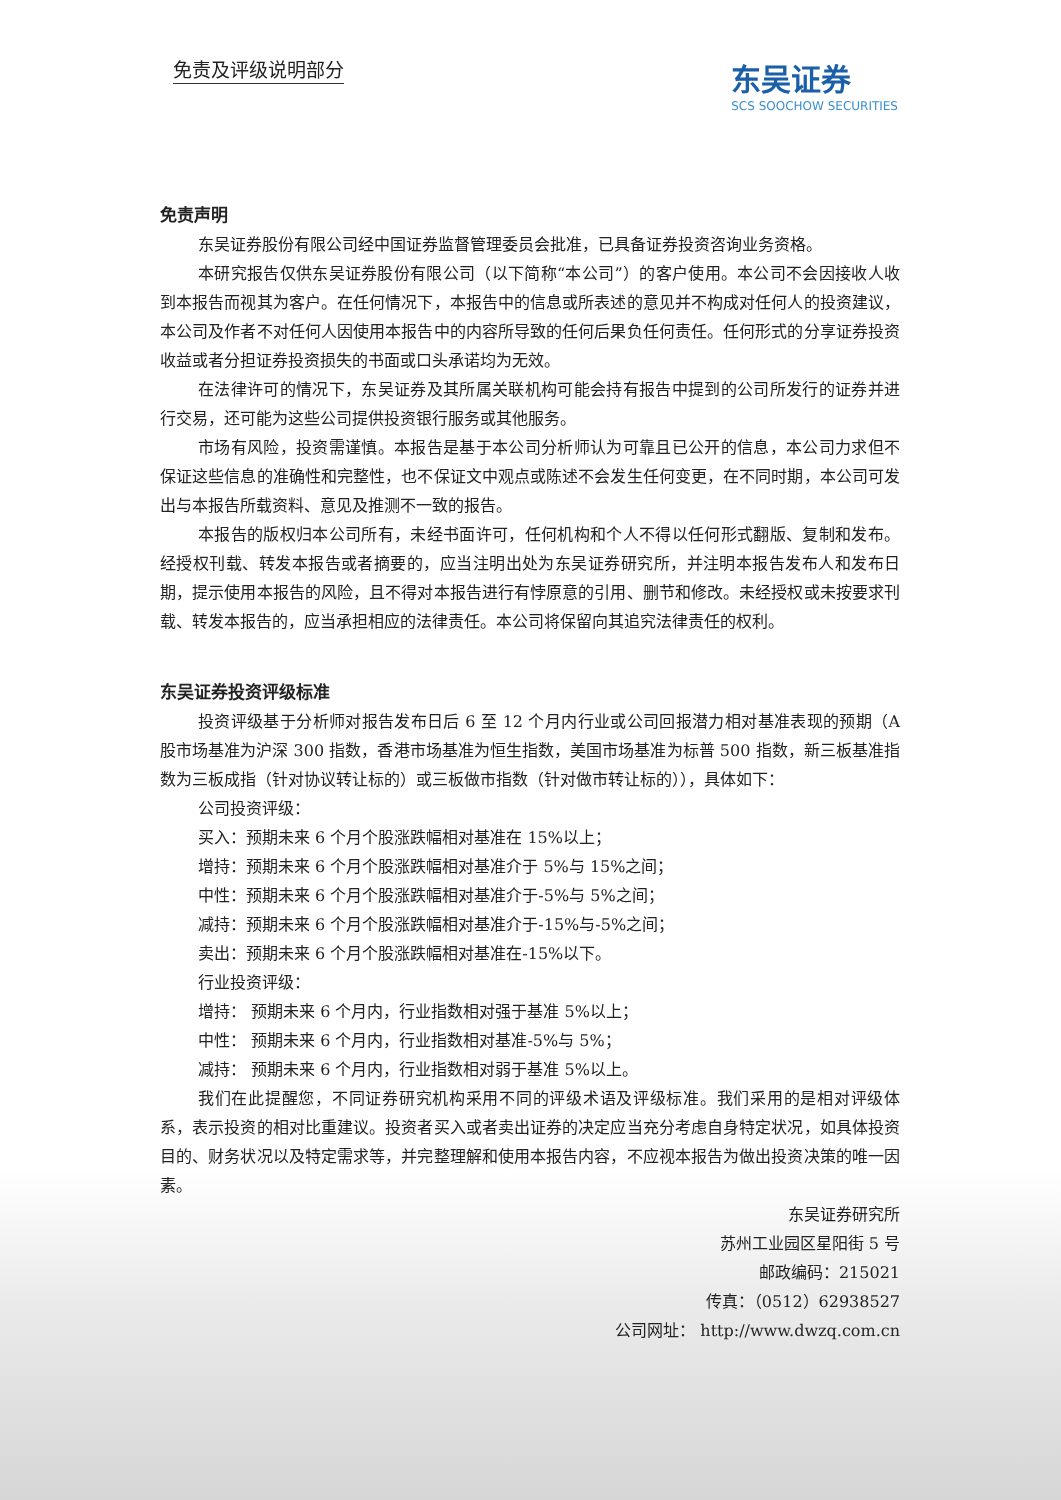免责及评级说明部分
东吴证券
SCS SOOCHOW SECURITIES
免责声明
东吴证券股份有限公司经中国证券监督管理委员会批准，已具备证券投资咨询业务资格。
本研究报告仅供东吴证券股份有限公司（以下简称“本公司”）的客户使用。本公司不会因接收人收到本报告而视其为客户。在任何情况下，本报告中的信息或所表述的意见并不构成对任何人的投资建议，本公司及作者不对任何人因使用本报告中的内容所导致的任何后果负任何责任。任何形式的分享证券投资收益或者分担证券投资损失的书面或口头承诺均为无效。
在法律许可的情况下，东吴证券及其所属关联机构可能会持有报告中提到的公司所发行的证券并进行交易，还可能为这些公司提供投资银行服务或其他服务。
市场有风险，投资需谨慎。本报告是基于本公司分析师认为可靠且已公开的信息，本公司力求但不保证这些信息的准确性和完整性，也不保证文中观点或陈述不会发生任何变更，在不同时期，本公司可发出与本报告所载资料、意见及推测不一致的报告。
本报告的版权归本公司所有，未经书面许可，任何机构和个人不得以任何形式翻版、复制和发布。经授权刊载、转发本报告或者摘要的，应当注明出处为东吴证券研究所，并注明本报告发布人和发布日期，提示使用本报告的风险，且不得对本报告进行有悖原意的引用、删节和修改。未经授权或未按要求刊载、转发本报告的，应当承担相应的法律责任。本公司将保留向其追究法律责任的权利。
东吴证券投资评级标准
投资评级基于分析师对报告发布日后 6 至 12 个月内行业或公司回报潜力相对基准表现的预期（A 股市场基准为沪深 300 指数，香港市场基准为恒生指数，美国市场基准为标普 500 指数，新三板基准指数为三板成指（针对协议转让标的）或三板做市指数（针对做市转让标的）），具体如下：
公司投资评级：
买入：预期未来 6 个月个股涨跌幅相对基准在 15%以上；
增持：预期未来 6 个月个股涨跌幅相对基准介于 5%与 15%之间；
中性：预期未来 6 个月个股涨跌幅相对基准介于-5%与 5%之间；
减持：预期未来 6 个月个股涨跌幅相对基准介于-15%与-5%之间；
卖出：预期未来 6 个月个股涨跌幅相对基准在-15%以下。
行业投资评级：
增持： 预期未来 6 个月内，行业指数相对强于基准 5%以上；
中性： 预期未来 6 个月内，行业指数相对基准-5%与 5%；
减持： 预期未来 6 个月内，行业指数相对弱于基准 5%以上。
我们在此提醒您，不同证券研究机构采用不同的评级术语及评级标准。我们采用的是相对评级体系，表示投资的相对比重建议。投资者买入或者卖出证券的决定应当充分考虑自身特定状况，如具体投资目的、财务状况以及特定需求等，并完整理解和使用本报告内容，不应视本报告为做出投资决策的唯一因素。
东吴证券研究所
苏州工业园区星阳街 5 号
邮政编码：215021
传真：（0512）62938527
公司网址： http://www.dwzq.com.cn